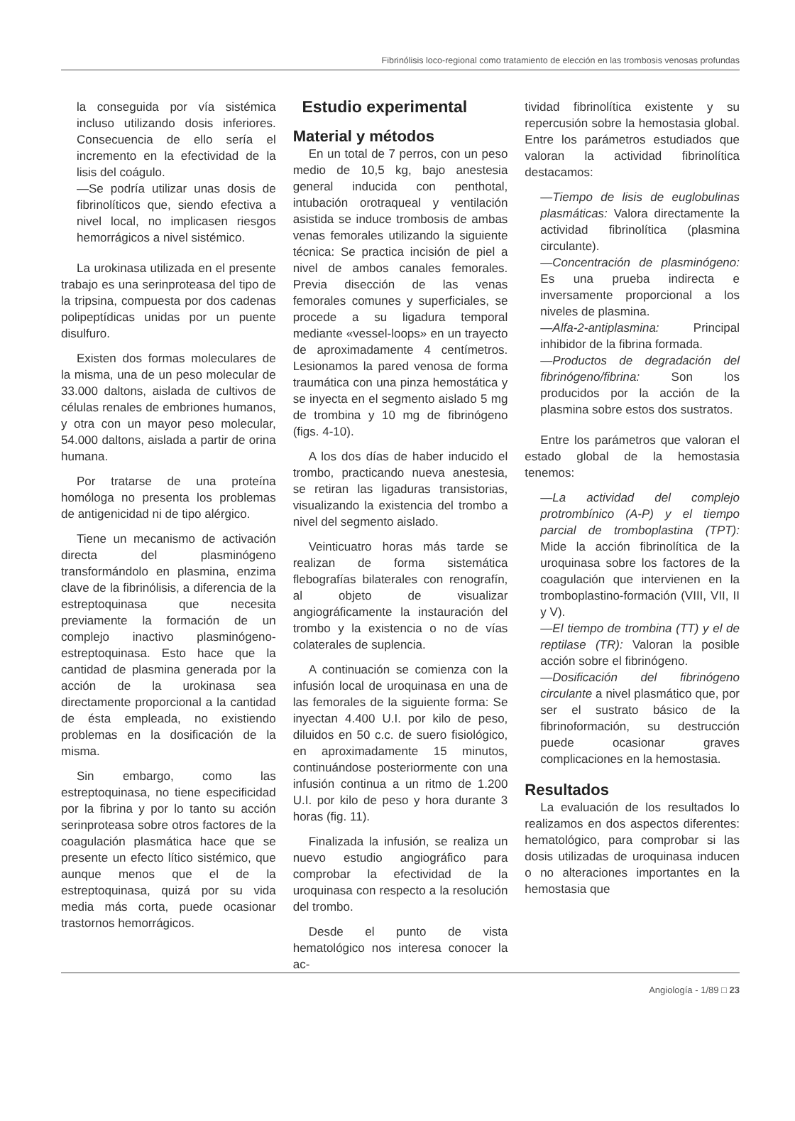Fibrinólisis loco-regional como tratamiento de elección en las trombosis venosas profundas
la conseguida por vía sistémica incluso utilizando dosis inferiores. Consecuencia de ello sería el incremento en la efectividad de la lisis del coágulo.
—Se podría utilizar unas dosis de fibrinolíticos que, siendo efectiva a nivel local, no implicasen riesgos hemorrágicos a nivel sistémico.
La urokinasa utilizada en el presente trabajo es una serinproteasa del tipo de la tripsina, compuesta por dos cadenas polipeptídicas unidas por un puente disulfuro.
Existen dos formas moleculares de la misma, una de un peso molecular de 33.000 daltons, aislada de cultivos de células renales de embriones humanos, y otra con un mayor peso molecular, 54.000 daltons, aislada a partir de orina humana.
Por tratarse de una proteína homóloga no presenta los problemas de antigenicidad ni de tipo alérgico.
Tiene un mecanismo de activación directa del plasminógeno transformándolo en plasmina, enzima clave de la fibrinólisis, a diferencia de la estreptoquinasa que necesita previamente la formación de un complejo inactivo plasminógeno-estreptoquinasa. Esto hace que la cantidad de plasmina generada por la acción de la urokinasa sea directamente proporcional a la cantidad de ésta empleada, no existiendo problemas en la dosificación de la misma.
Sin embargo, como las estreptoquinasa, no tiene especificidad por la fibrina y por lo tanto su acción serinproteasa sobre otros factores de la coagulación plasmática hace que se presente un efecto lítico sistémico, que aunque menos que el de la estreptoquinasa, quizá por su vida media más corta, puede ocasionar trastornos hemorrágicos.
Estudio experimental
Material y métodos
En un total de 7 perros, con un peso medio de 10,5 kg, bajo anestesia general inducida con penthotal, intubación orotraqueal y ventilación asistida se induce trombosis de ambas venas femorales utilizando la siguiente técnica: Se practica incisión de piel a nivel de ambos canales femorales. Previa disección de las venas femorales comunes y superficiales, se procede a su ligadura temporal mediante «vessel-loops» en un trayecto de aproximadamente 4 centímetros. Lesionamos la pared venosa de forma traumática con una pinza hemostática y se inyecta en el segmento aislado 5 mg de trombina y 10 mg de fibrinógeno (figs. 4-10).
A los dos días de haber inducido el trombo, practicando nueva anestesia, se retiran las ligaduras transistorias, visualizando la existencia del trombo a nivel del segmento aislado.
Veinticuatro horas más tarde se realizan de forma sistemática flebografías bilaterales con renografín, al objeto de visualizar angiográficamente la instauración del trombo y la existencia o no de vías colaterales de suplencia.
A continuación se comienza con la infusión local de uroquinasa en una de las femorales de la siguiente forma: Se inyectan 4.400 U.I. por kilo de peso, diluidos en 50 c.c. de suero fisiológico, en aproximadamente 15 minutos, continuándose posteriormente con una infusión continua a un ritmo de 1.200 U.I. por kilo de peso y hora durante 3 horas (fig. 11).
Finalizada la infusión, se realiza un nuevo estudio angiográfico para comprobar la efectividad de la uroquinasa con respecto a la resolución del trombo.
Desde el punto de vista hematológico nos interesa conocer la ac-
tividad fibrinolítica existente y su repercusión sobre la hemostasia global. Entre los parámetros estudiados que valoran la actividad fibrinolítica destacamos:
—Tiempo de lisis de euglobulinas plasmáticas: Valora directamente la actividad fibrinolítica (plasmina circulante).
—Concentración de plasminógeno: Es una prueba indirecta e inversamente proporcional a los niveles de plasmina.
—Alfa-2-antiplasmina: Principal inhibidor de la fibrina formada.
—Productos de degradación del fibrinógeno/fibrina: Son los producidos por la acción de la plasmina sobre estos dos sustratos.
Entre los parámetros que valoran el estado global de la hemostasia tenemos:
—La actividad del complejo protrombínico (A-P) y el tiempo parcial de tromboplastina (TPT): Mide la acción fibrinolítica de la uroquinasa sobre los factores de la coagulación que intervienen en la tromboplastino-formación (VIII, VII, II y V).
—El tiempo de trombina (TT) y el de reptilase (TR): Valoran la posible acción sobre el fibrinógeno.
—Dosificación del fibrinógeno circulante a nivel plasmático que, por ser el sustrato básico de la fibrinoformación, su destrucción puede ocasionar graves complicaciones en la hemostasia.
Resultados
La evaluación de los resultados lo realizamos en dos aspectos diferentes: hematológico, para comprobar si las dosis utilizadas de uroquinasa inducen o no alteraciones importantes en la hemostasia que
Angiología - 1/89 □ 23